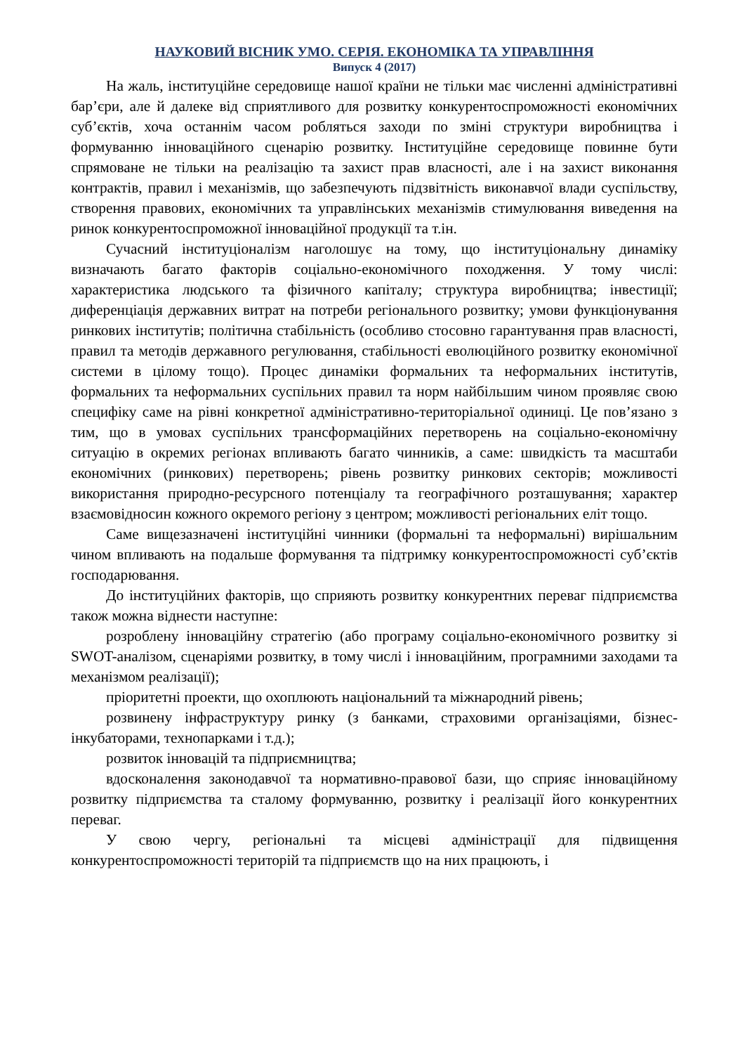НАУКОВИЙ ВІСНИК УМО. СЕРІЯ. ЕКОНОМІКА ТА УПРАВЛІННЯ
Випуск 4 (2017)
На жаль, інституційне середовище нашої країни не тільки має численні адміністративні бар’єри, але й далеке від сприятливого для розвитку конкурентоспроможності економічних суб’єктів, хоча останнім часом робляться заходи по зміні структури виробництва і формуванню інноваційного сценарію розвитку. Інституційне середовище повинне бути спрямоване не тільки на реалізацію та захист прав власності, але і на захист виконання контрактів, правил і механізмів, що забезпечують підзвітність виконавчої влади суспільству, створення правових, економічних та управлінських механізмів стимулювання виведення на ринок конкурентоспроможної інноваційної продукції та т.ін.
Сучасний інституціоналізм наголошує на тому, що інституціональну динаміку визначають багато факторів соціально-економічного походження. У тому числі: характеристика людського та фізичного капіталу; структура виробництва; інвестиції; диференціація державних витрат на потреби регіонального розвитку; умови функціонування ринкових інститутів; політична стабільність (особливо стосовно гарантування прав власності, правил та методів державного регулювання, стабільності еволюційного розвитку економічної системи в цілому тощо). Процес динаміки формальних та неформальних інститутів, формальних та неформальних суспільних правил та норм найбільшим чином проявляє свою специфіку саме на рівні конкретної адміністративно-територіальної одиниці. Це пов’язано з тим, що в умовах суспільних трансформаційних перетворень на соціально-економічну ситуацію в окремих регіонах впливають багато чинників, а саме: швидкість та масштаби економічних (ринкових) перетворень; рівень розвитку ринкових секторів; можливості використання природно-ресурсного потенціалу та географічного розташування; характер взаємовідносин кожного окремого регіону з центром; можливості регіональних еліт тощо.
Саме вищезазначені інституційні чинники (формальні та неформальні) вирішальним чином впливають на подальше формування та підтримку конкурентоспроможності суб’єктів господарювання.
До інституційних факторів, що сприяють розвитку конкурентних переваг підприємства також можна віднести наступне:
розроблену інноваційну стратегію (або програму соціально-економічного розвитку зі SWOT-аналізом, сценаріями розвитку, в тому числі і інноваційним, програмними заходами та механізмом реалізації);
пріоритетні проекти, що охоплюють національний та міжнародний рівень;
розвинену інфраструктуру ринку (з банками, страховими організаціями, бізнес-інкубаторами, технопарками і т.д.);
розвиток інновацій та підприємництва;
вдосконалення законодавчої та нормативно-правової бази, що сприяє інноваційному розвитку підприємства та сталому формуванню, розвитку і реалізації його конкурентних переваг.
У свою чергу, регіональні та місцеві адміністрації для підвищення конкурентоспроможності територій та підприємств що на них працюють, і